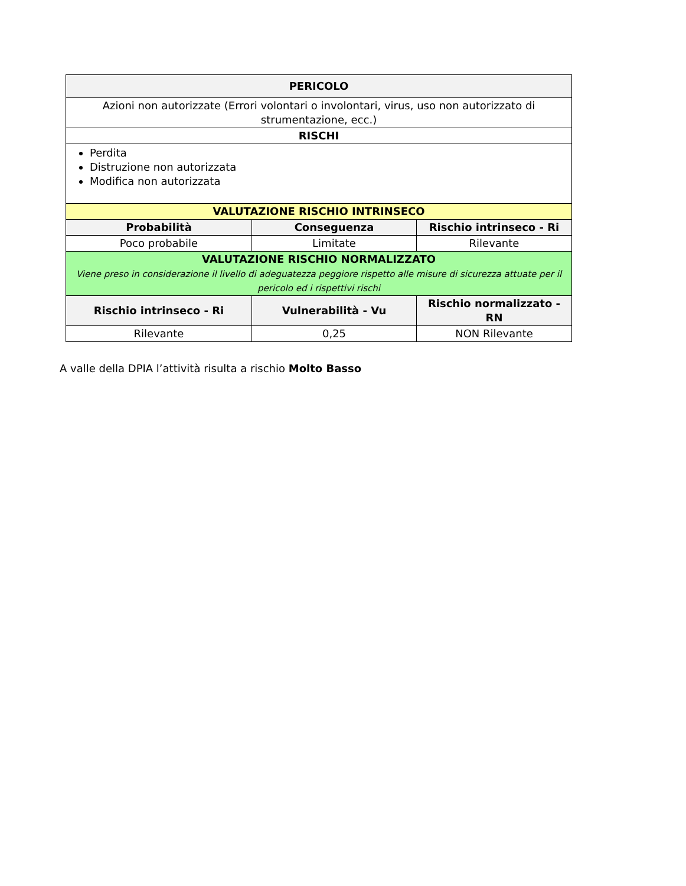| PERICOLO | | |
| --- | --- | --- |
| Azioni non autorizzate (Errori volontari o involontari, virus, uso non autorizzato di strumentazione, ecc.) | | |
| RISCHI | | |
| Perdita Distruzione non autorizzata Modifica non autorizzata | | |
| VALUTAZIONE RISCHIO INTRINSECO | | |
| Probabilità | Conseguenza | Rischio intrinseco - Ri |
| Poco probabile | Limitate | Rilevante |
| VALUTAZIONE RISCHIO NORMALIZZATO Viene preso in considerazione il livello di adeguatezza peggiore rispetto alle misure di sicurezza attuate per il pericolo ed i rispettivi rischi | | |
| Rischio intrinseco - Ri | Vulnerabilità - Vu | Rischio normalizzato - RN |
| Rilevante | 0,25 | NON Rilevante |
A valle della DPIA l’attività risulta a rischio Molto Basso